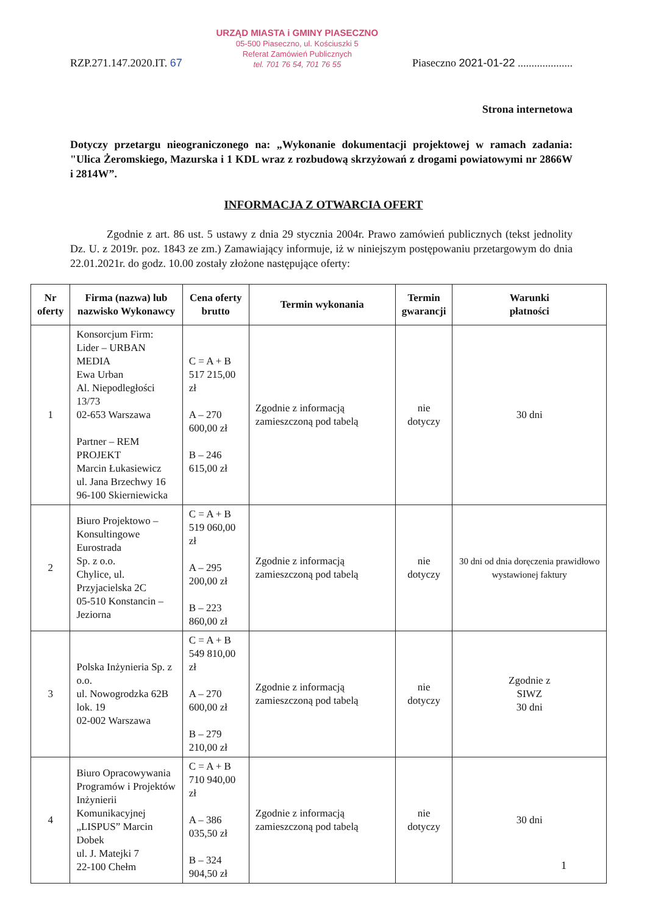RZP.271.147.2020.IT. 67
URZĄD MIASTA i GMINY PIASECZNO
05-500 Piaseczno, ul. Kościuszki 5
Referat Zamówień Publicznych
tel. 701 76 54, 701 76 55
Piaseczno 2021-01-22 ....................
Strona internetowa
Dotyczy przetargu nieograniczonego na: „Wykonanie dokumentacji projektowej w ramach zadania: "Ulica Żeromskiego, Mazurska i 1 KDL wraz z rozbudową skrzyżowań z drogami powiatowymi nr 2866W i 2814W”.
INFORMACJA Z OTWARCIA OFERT
Zgodnie z art. 86 ust. 5 ustawy z dnia 29 stycznia 2004r. Prawo zamówień publicznych (tekst jednolity Dz. U. z 2019r. poz. 1843 ze zm.) Zamawiający informuje, iż w niniejszym postępowaniu przetargowym do dnia 22.01.2021r. do godz. 10.00 zostały złożone następujące oferty:
| Nr oferty | Firma (nazwa) lub nazwisko Wykonawcy | Cena oferty brutto | Termin wykonania | Termin gwarancji | Warunki płatności |
| --- | --- | --- | --- | --- | --- |
| 1 | Konsorcjum Firm: Lider – URBAN MEDIA Ewa Urban Al. Niepodległości 13/73 02-653 Warszawa Partner – REM PROJEKT Marcin Łukasiewicz ul. Jana Brzechwy 16 96-100 Skierniewicka | C = A + B 517 215,00 zł A – 270 600,00 zł B – 246 615,00 zł | Zgodnie z informacją zamieszczoną pod tabelą | nie dotyczy | 30 dni |
| 2 | Biuro Projektowo – Konsultingowe Eurostrada Sp. z o.o. Chylice, ul. Przyjacielska 2C 05-510 Konstancin – Jeziorna | C = A + B 519 060,00 zł A – 295 200,00 zł B – 223 860,00 zł | Zgodnie z informacją zamieszczoną pod tabelą | nie dotyczy | 30 dni od dnia doręczenia prawidłowo wystawionej faktury |
| 3 | Polska Inżynieria Sp. z o.o. ul. Nowogrodzka 62B lok. 19 02-002 Warszawa | C = A + B 549 810,00 zł A – 270 600,00 zł B – 279 210,00 zł | Zgodnie z informacją zamieszczoną pod tabelą | nie dotyczy | Zgodnie z SIWZ 30 dni |
| 4 | Biuro Opracowywania Programów i Projektów Inżynierii Komunikacyjnej „LISPUS” Marcin Dobek ul. J. Matejki 7 22-100 Chełm | C = A + B 710 940,00 zł A – 386 035,50 zł B – 324 904,50 zł | Zgodnie z informacją zamieszczoną pod tabelą | nie dotyczy | 30 dni |
1